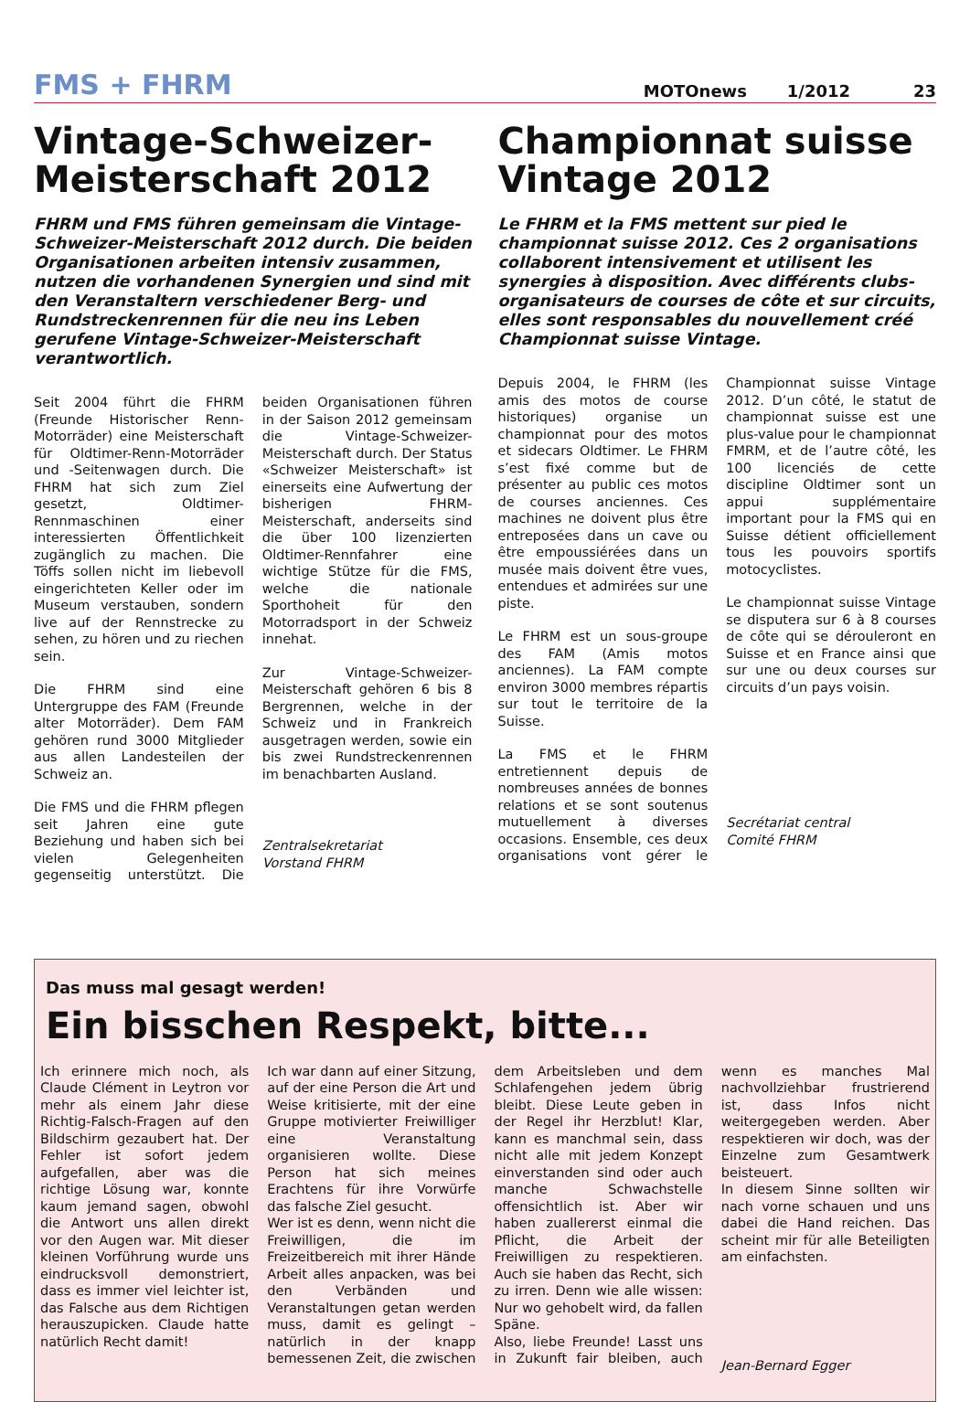FMS + FHRM MOTOnews 1/2012 23
Vintage-Schweizer-Meisterschaft 2012
FHRM und FMS führen gemeinsam die Vintage-Schweizer-Meisterschaft 2012 durch. Die beiden Organisationen arbeiten intensiv zusammen, nutzen die vorhandenen Synergien und sind mit den Veranstaltern verschiedener Berg- und Rundstrecken­rennen für die neu ins Leben gerufene Vintage-Schweizer-Meisterschaft verantwortlich.
Seit 2004 führt die FHRM (Freunde Historischer Renn-Motorräder) eine Meisterschaft für Oldtimer-Renn-Motorräder und -Seitenwagen durch. Die FHRM hat sich zum Ziel gesetzt, Oldtimer-Rennmaschinen einer interessierten Öffentlichkeit zugänglich zu machen. Die Töffs sollen nicht im liebevoll eingerichteten Keller oder im Museum verstauben, sondern live auf der Rennstrecke zu sehen, zu hören und zu riechen sein.
Die FHRM sind eine Untergruppe des FAM (Freunde alter Motorräder). Dem FAM gehören rund 3000 Mitglieder aus allen Landesteilen der Schweiz an.
Die FMS und die FHRM pflegen seit Jahren eine gute Beziehung und haben sich bei vielen Gelegenheiten gegenseitig unterstützt. Die beiden Organisationen führen in der Saison 2012 gemeinsam die Vintage-Schweizer-Meisterschaft durch. Der Status «Schweizer Meisterschaft» ist einerseits eine Aufwertung der bisherigen FHRM-Meisterschaft, anderseits sind die über 100 lizenzierten Oldtimer-Rennfahrer eine wichtige Stütze für die FMS, welche die nationale Sporthoheit für den Motorradsport in der Schweiz innehat.
Zur Vintage-Schweizer-Meisterschaft gehören 6 bis 8 Bergrennen, welche in der Schweiz und in Frankreich ausgetragen werden, sowie ein bis zwei Rundstreckenrennen im benachbarten Ausland.
Zentralsekretariat
Vorstand FHRM
Championnat suisse Vintage 2012
Le FHRM et la FMS mettent sur pied le championnat suisse 2012. Ces 2 organisations collaborent intensivement et utilisent les synergies à disposition. Avec différents clubs-organisateurs de courses de côte et sur circuits, elles sont responsables du nouvellement créé Championnat suisse Vintage.
Depuis 2004, le FHRM (les amis des motos de course historiques) organise un championnat pour des motos et sidecars Oldtimer. Le FHRM s’est fixé comme but de présenter au public ces motos de courses anciennes. Ces machines ne doivent plus être entreposées dans un cave ou être empoussiérées dans un musée mais doivent être vues, entendues et admirées sur une piste.
Le FHRM est un sous-groupe des FAM (Amis motos anciennes). La FAM compte environ 3000 membres répartis sur tout le territoire de la Suisse.
La FMS et le FHRM entretiennent depuis de nombreuses années de bonnes relations et se sont soutenus mutuellement à diverses occasions. Ensemble, ces deux organisations vont gérer le Championnat suisse Vintage 2012. D’un côté, le statut de championnat suisse est une plus-value pour le championnat FMRM, et de l’autre côté, les 100 licenciés de cette discipline Oldtimer sont un appui supplémentaire important pour la FMS qui en Suisse détient officiellement tous les pouvoirs sportifs motocyclistes.
Le championnat suisse Vintage se disputera sur 6 à 8 courses de côte qui se dérouleront en Suisse et en France ainsi que sur une ou deux courses sur circuits d’un pays voisin.
Secrétariat central
Comité FHRM
Das muss mal gesagt werden!
Ein bisschen Respekt, bitte...
Ich erinnere mich noch, als Claude Clément in Leytron vor mehr als einem Jahr diese Richtig-Falsch-Fragen auf den Bildschirm gezaubert hat. Der Fehler ist sofort jedem aufgefallen, aber was die richtige Lösung war, konnte kaum jemand sagen, obwohl die Antwort uns allen direkt vor den Augen war. Mit dieser kleinen Vorführung wurde uns eindrucksvoll demonstriert, dass es immer viel leichter ist, das Falsche aus dem Richtigen herauszupicken. Claude hatte natürlich Recht damit!
Ich war dann auf einer Sitzung, auf der eine Person die Art und Weise kritisierte, mit der eine Gruppe motivierter Freiwilliger eine Veranstaltung organisieren wollte. Diese Person hat sich meines Erachtens für ihre Vorwürfe das falsche Ziel gesucht.
Wer ist es denn, wenn nicht die Freiwilligen, die im Freizeitbereich mit ihrer Hände Arbeit alles anpacken, was bei den Verbänden und Veranstaltungen getan werden muss, damit es gelingt – natürlich in der knapp bemessenen Zeit, die zwischen dem Arbeitsleben und dem Schlafengehen jedem übrig bleibt. Diese Leute geben in der Regel ihr Herzblut! Klar, kann es manchmal sein, dass nicht alle mit jedem Konzept einverstanden sind oder auch manche Schwachstelle offensichtlich ist. Aber wir haben zuallererst einmal die Pflicht, die Arbeit der Freiwilligen zu respektieren. Auch sie haben das Recht, sich zu irren. Denn wie alle wissen: Nur wo gehobelt wird, da fallen Späne.
Also, liebe Freunde! Lasst uns in Zukunft fair bleiben, auch wenn es manches Mal nachvollziehbar frustrierend ist, dass Infos nicht weitergegeben werden. Aber respektieren wir doch, was der Einzelne zum Gesamtwerk beisteuert.
In diesem Sinne sollten wir nach vorne schauen und uns dabei die Hand reichen. Das scheint mir für alle Beteiligten am einfachsten.
Jean-Bernard Egger